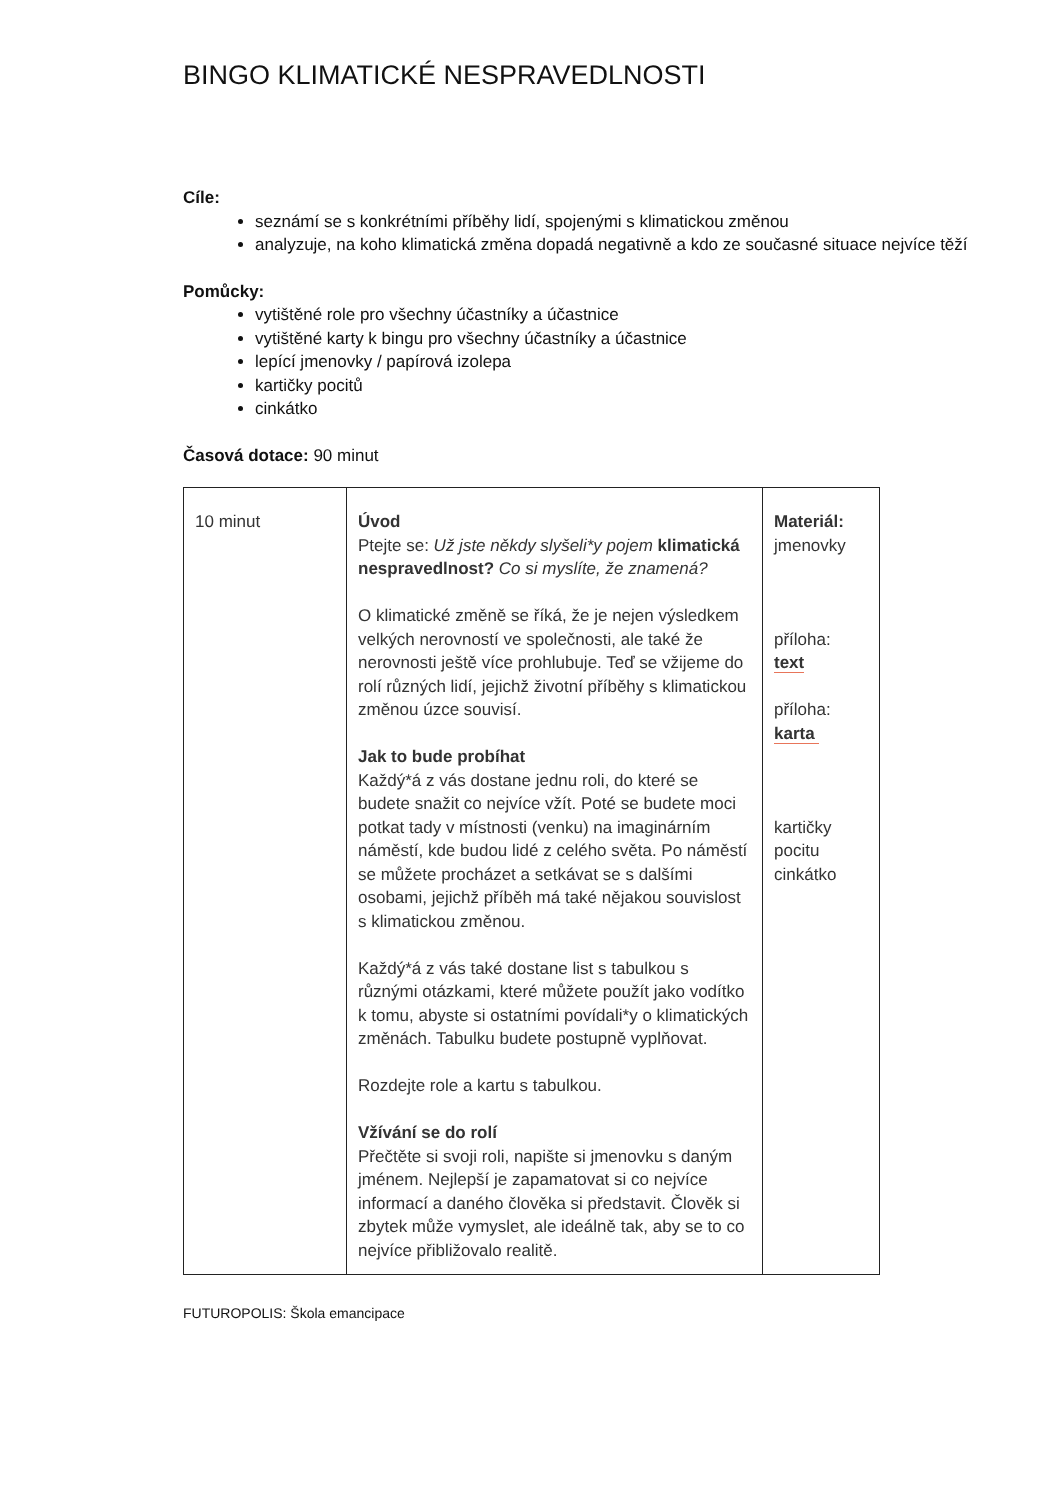BINGO KLIMATICKÉ NESPRAVEDLNOSTI
Cíle:
seznámí se s konkrétními příběhy lidí, spojenými s klimatickou změnou
analyzuje, na koho klimatická změna dopadá negativně a kdo ze současné situace nejvíce těží
Pomůcky:
vytištěné role pro všechny účastníky a účastnice
vytištěné karty k bingu pro všechny účastníky a účastnice
lepící jmenovky / papírová izolepa
kartičky pocitů
cinkátko
Časová dotace: 90 minut
| 10 minut | Úvod Ptejte se: Už jste někdy slyšeli*y pojem klimatická nespravedlnost? Co si myslíte, že znamená? O klimatické změně se říká, že je nejen výsledkem velkých nerovností ve společnosti, ale také že nerovnosti ještě více prohlubuje. Teď se vžijeme do rolí různých lidí, jejichž životní příběhy s klimatickou změnou úzce souvisí. Jak to bude probíhat Každý*á z vás dostane jednu roli, do které se budete snažit co nejvíce vžít. Poté se budete moci potkat tady v místnosti (venku) na imaginárním náměstí, kde budou lidé z celého světa. Po náměstí se můžete procházet a setkávat se s dalšími osobami, jejichž příběh má také nějakou souvislost s klimatickou změnou. Každý*á z vás také dostane list s tabulkou s různými otázkami, které můžete použít jako vodítko k tomu, abyste si ostatními povídali*y o klimatických změnách. Tabulku budete postupně vyplňovat. Rozdejte role a kartu s tabulkou. Vžívání se do rolí Přečtěte si svoji roli, napište si jmenovku s daným jménem. Nejlepší je zapamatovat si co nejvíce informací a daného člověka si představit. Člověk si zbytek může vymyslet, ale ideálně tak, aby se to co nejvíce přibližovalo realitě. | Materiál: jmenovky příloha: text příloha: karta kartičky pocitu cinkátko |
FUTUROPOLIS: Škola emancipace